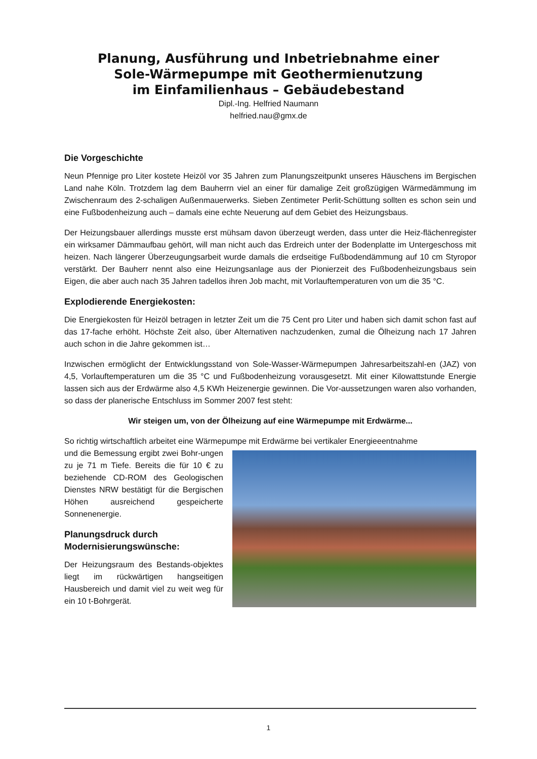Planung, Ausführung und Inbetriebnahme einer
Sole-Wärmepumpe mit Geothermienutzung
im Einfamilienhaus – Gebäudebestand
Dipl.-Ing. Helfried Naumann
helfried.nau@gmx.de
Die Vorgeschichte
Neun Pfennige pro Liter kostete Heizöl vor 35 Jahren zum Planungszeitpunkt unseres Häuschens im Bergischen Land nahe Köln. Trotzdem lag dem Bauherrn viel an einer für damalige Zeit großzügigen Wärmedämmung im Zwischenraum des 2-schaligen Außenmauerwerks. Sieben Zentimeter Perlit-Schüttung sollten es schon sein und eine Fußbodenheizung auch – damals eine echte Neuerung auf dem Gebiet des Heizungsbaus.
Der Heizungsbauer allerdings musste erst mühsam davon überzeugt werden, dass unter die Heiz-flächenregister ein wirksamer Dämmaufbau gehört, will man nicht auch das Erdreich unter der Bodenplatte im Untergeschoss mit heizen. Nach längerer Überzeugungsarbeit wurde damals die erdseitige Fußbodendämmung auf 10 cm Styropor verstärkt. Der Bauherr nennt also eine Heizungsanlage aus der Pionierzeit des Fußbodenheizungsbaus sein Eigen, die aber auch nach 35 Jahren tadellos ihren Job macht, mit Vorlauftemperaturen von um die 35 °C.
Explodierende Energiekosten:
Die Energiekosten für Heizöl betragen in letzter Zeit um die 75 Cent pro Liter und haben sich damit schon fast auf das 17-fache erhöht. Höchste Zeit also, über Alternativen nachzudenken, zumal die Ölheizung nach 17 Jahren auch schon in die Jahre gekommen ist…
Inzwischen ermöglicht der Entwicklungsstand von Sole-Wasser-Wärmepumpen Jahresarbeitszahl-en (JAZ) von 4,5, Vorlauftemperaturen um die 35 °C und Fußbodenheizung vorausgesetzt. Mit einer Kilowattstunde Energie lassen sich aus der Erdwärme also 4,5 KWh Heizenergie gewinnen. Die Vor-aussetzungen waren also vorhanden, so dass der planerische Entschluss im Sommer 2007 fest steht:
Wir steigen um, von der Ölheizung auf eine Wärmepumpe mit Erdwärme...
So richtig wirtschaftlich arbeitet eine Wärmepumpe mit Erdwärme bei vertikaler Energieeentnahme
und die Bemessung ergibt zwei Bohr-ungen zu je 71 m Tiefe. Bereits die für 10 € zu beziehende CD-ROM des Geologischen Dienstes NRW bestätigt für die Bergischen Höhen ausreichend gespeicherte Sonnenenergie.
Planungsdruck durch Modernisierungswünsche:
Der Heizungsraum des Bestands-objektes liegt im rückwärtigen hangseitigen Hausbereich und damit viel zu weit weg für ein 10 t-Bohrgerät.
1